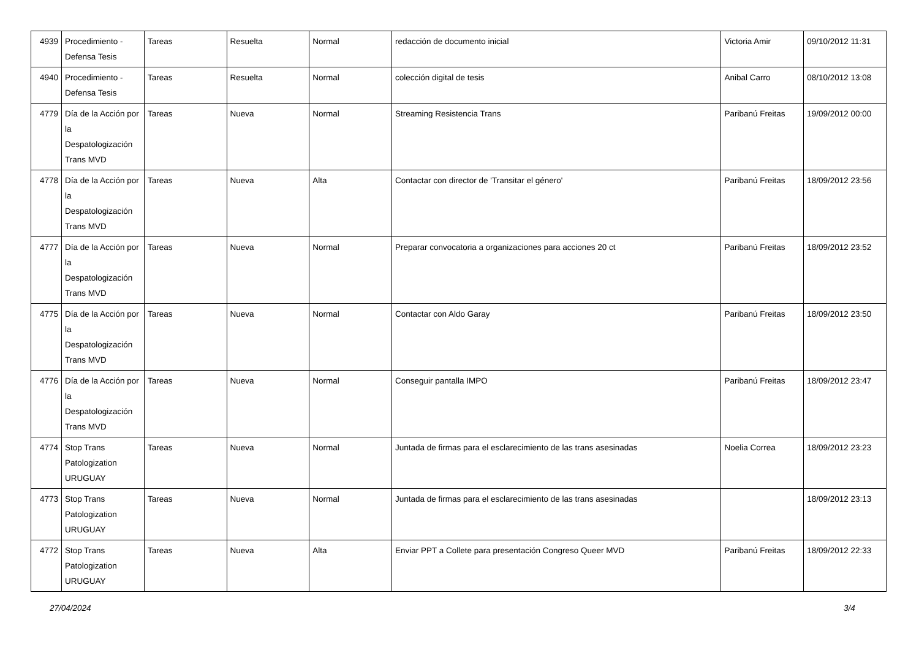| 4939 | Procedimiento - Defensa Tesis | Tareas | Resuelta | Normal | redacción de documento inicial | Victoria Amir | 09/10/2012 11:31 |
| 4940 | Procedimiento - Defensa Tesis | Tareas | Resuelta | Normal | colección digital de tesis | Anibal Carro | 08/10/2012 13:08 |
| 4779 | Día de la Acción por la Despatologización Trans MVD | Tareas | Nueva | Normal | Streaming Resistencia Trans | Paribanú Freitas | 19/09/2012 00:00 |
| 4778 | Día de la Acción por la Despatologización Trans MVD | Tareas | Nueva | Alta | Contactar con director de 'Transitar el género' | Paribanú Freitas | 18/09/2012 23:56 |
| 4777 | Día de la Acción por la Despatologización Trans MVD | Tareas | Nueva | Normal | Preparar convocatoria a organizaciones para acciones 20 ct | Paribanú Freitas | 18/09/2012 23:52 |
| 4775 | Día de la Acción por la Despatologización Trans MVD | Tareas | Nueva | Normal | Contactar con Aldo Garay | Paribanú Freitas | 18/09/2012 23:50 |
| 4776 | Día de la Acción por la Despatologización Trans MVD | Tareas | Nueva | Normal | Conseguir pantalla IMPO | Paribanú Freitas | 18/09/2012 23:47 |
| 4774 | Stop Trans Patologization URUGUAY | Tareas | Nueva | Normal | Juntada de firmas para el esclarecimiento de las trans asesinadas | Noelia Correa | 18/09/2012 23:23 |
| 4773 | Stop Trans Patologization URUGUAY | Tareas | Nueva | Normal | Juntada de firmas para el esclarecimiento de las trans asesinadas | | 18/09/2012 23:13 |
| 4772 | Stop Trans Patologization URUGUAY | Tareas | Nueva | Alta | Enviar PPT a Collete para presentación Congreso Queer MVD | Paribanú Freitas | 18/09/2012 22:33 |
27/04/2024 3/4